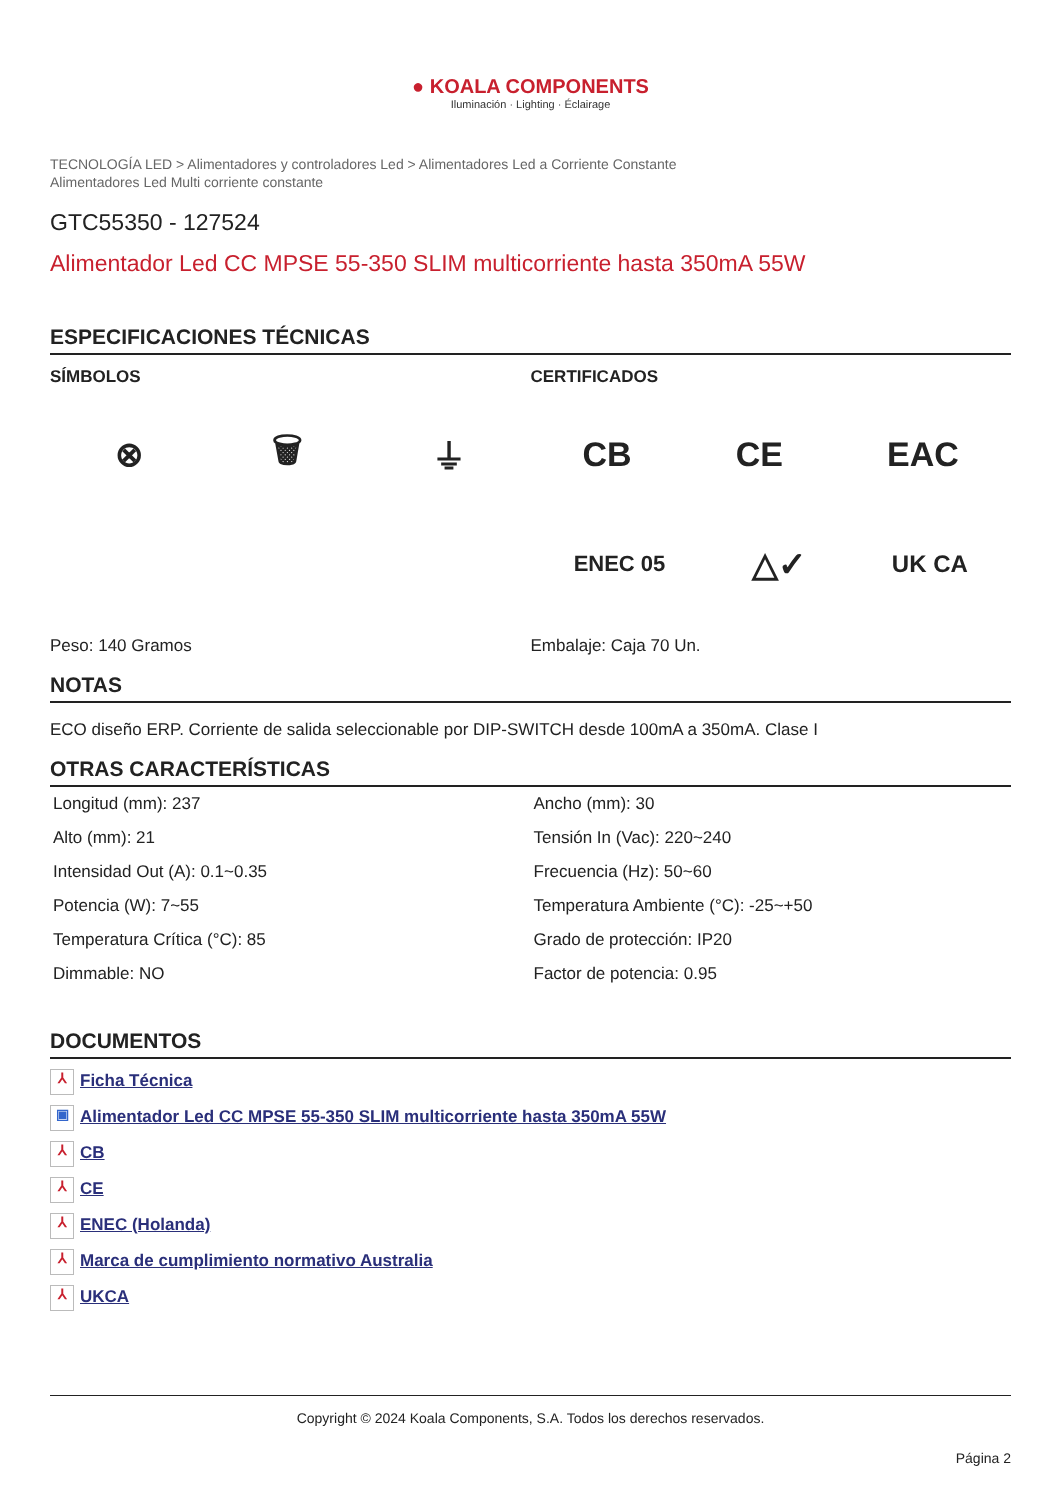● KOALA COMPONENTS
Iluminación · Lighting · Éclairage
TECNOLOGÍA LED > Alimentadores y controladores Led > Alimentadores Led a Corriente Constante
Alimentadores Led Multi corriente constante
GTC55350 - 127524
Alimentador Led CC MPSE 55-350 SLIM multicorriente hasta 350mA 55W
ESPECIFICACIONES TÉCNICAS
SÍMBOLOS
⊗ 🗑 ⏚
Peso: 140 Gramos
CERTIFICADOS
CB CE EAC
ENEC 05 △✓ UK CA
Embalaje: Caja 70 Un.
NOTAS
ECO diseño ERP. Corriente de salida seleccionable por DIP-SWITCH desde 100mA a 350mA. Clase I
OTRAS CARACTERÍSTICAS
| Longitud (mm): 237 | Ancho (mm): 30 |
| Alto (mm): 21 | Tensión In (Vac): 220~240 |
| Intensidad Out (A): 0.1~0.35 | Frecuencia (Hz): 50~60 |
| Potencia (W): 7~55 | Temperatura Ambiente (°C): -25~+50 |
| Temperatura Crítica (°C): 85 | Grado de protección: IP20 |
| Dimmable: NO | Factor de potencia: 0.95 |
DOCUMENTOS
⅄ Ficha Técnica
▣ Alimentador Led CC MPSE 55-350 SLIM multicorriente hasta 350mA 55W
⅄ CB
⅄ CE
⅄ ENEC (Holanda)
⅄ Marca de cumplimiento normativo Australia
⅄ UKCA
Copyright © 2024 Koala Components, S.A. Todos los derechos reservados.
Página 2